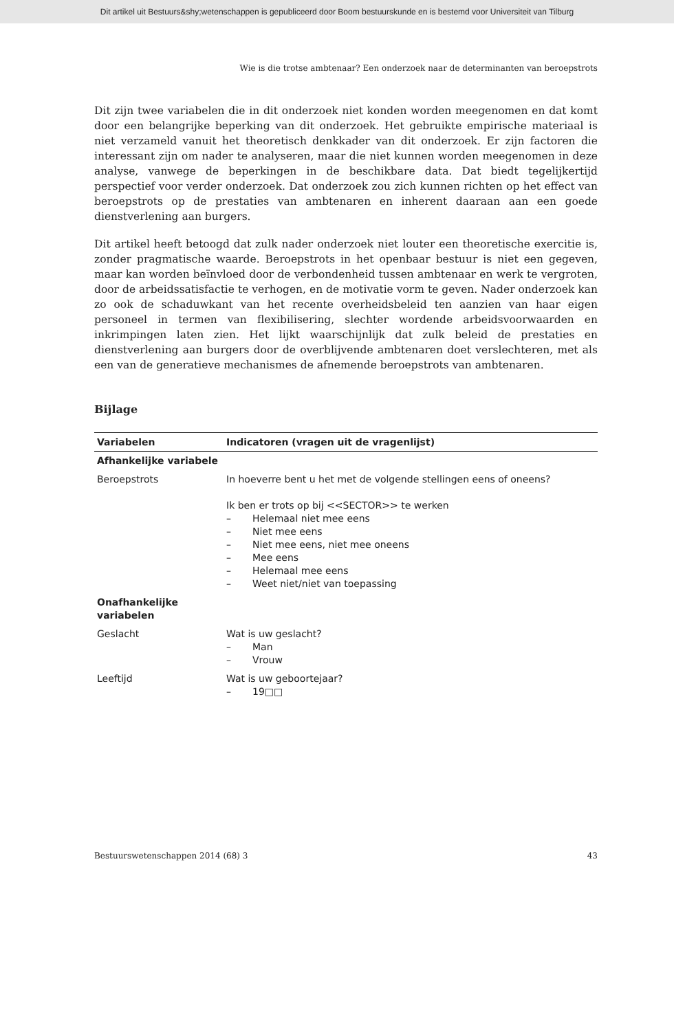Dit artikel uit Bestuurs&shy;wetenschappen is gepubliceerd door Boom bestuurskunde en is bestemd voor Universiteit van Tilburg
Wie is die trotse ambtenaar? Een onderzoek naar de determinanten van beroepstrots
Dit zijn twee variabelen die in dit onderzoek niet konden worden meegenomen en dat komt door een belangrijke beperking van dit onderzoek. Het gebruikte empirische materiaal is niet verzameld vanuit het theoretisch denkkader van dit onderzoek. Er zijn factoren die interessant zijn om nader te analyseren, maar die niet kunnen worden meegenomen in deze analyse, vanwege de beperkingen in de beschikbare data. Dat biedt tegelijkertijd perspectief voor verder onderzoek. Dat onderzoek zou zich kunnen richten op het effect van beroepstrots op de prestaties van ambtenaren en inherent daaraan aan een goede dienstverlening aan burgers.
Dit artikel heeft betoogd dat zulk nader onderzoek niet louter een theoretische exercitie is, zonder pragmatische waarde. Beroepstrots in het openbaar bestuur is niet een gegeven, maar kan worden beïnvloed door de verbondenheid tussen ambtenaar en werk te vergroten, door de arbeidssatisfactie te verhogen, en de motivatie vorm te geven. Nader onderzoek kan zo ook de schaduwkant van het recente overheidsbeleid ten aanzien van haar eigen personeel in termen van flexibilisering, slechter wordende arbeidsvoorwaarden en inkrimpingen laten zien. Het lijkt waarschijnlijk dat zulk beleid de prestaties en dienstverlening aan burgers door de overblijvende ambtenaren doet verslechteren, met als een van de generatieve mechanismes de afnemende beroepstrots van ambtenaren.
Bijlage
| Variabelen | Indicatoren (vragen uit de vragenlijst) |
| --- | --- |
| Afhankelijke variabele | |
| Beroepstrots | In hoeverre bent u het met de volgende stellingen eens of oneens? Ik ben er trots op bij <<SECTOR>> te werken – Helemaal niet mee eens – Niet mee eens – Niet mee eens, niet mee oneens – Mee eens – Helemaal mee eens – Weet niet/niet van toepassing |
| Onafhankelijke variabelen | |
| Geslacht | Wat is uw geslacht? – Man – Vrouw |
| Leeftijd | Wat is uw geboortejaar? – 19□□ |
Bestuurswetenschappen 2014 (68) 3 43